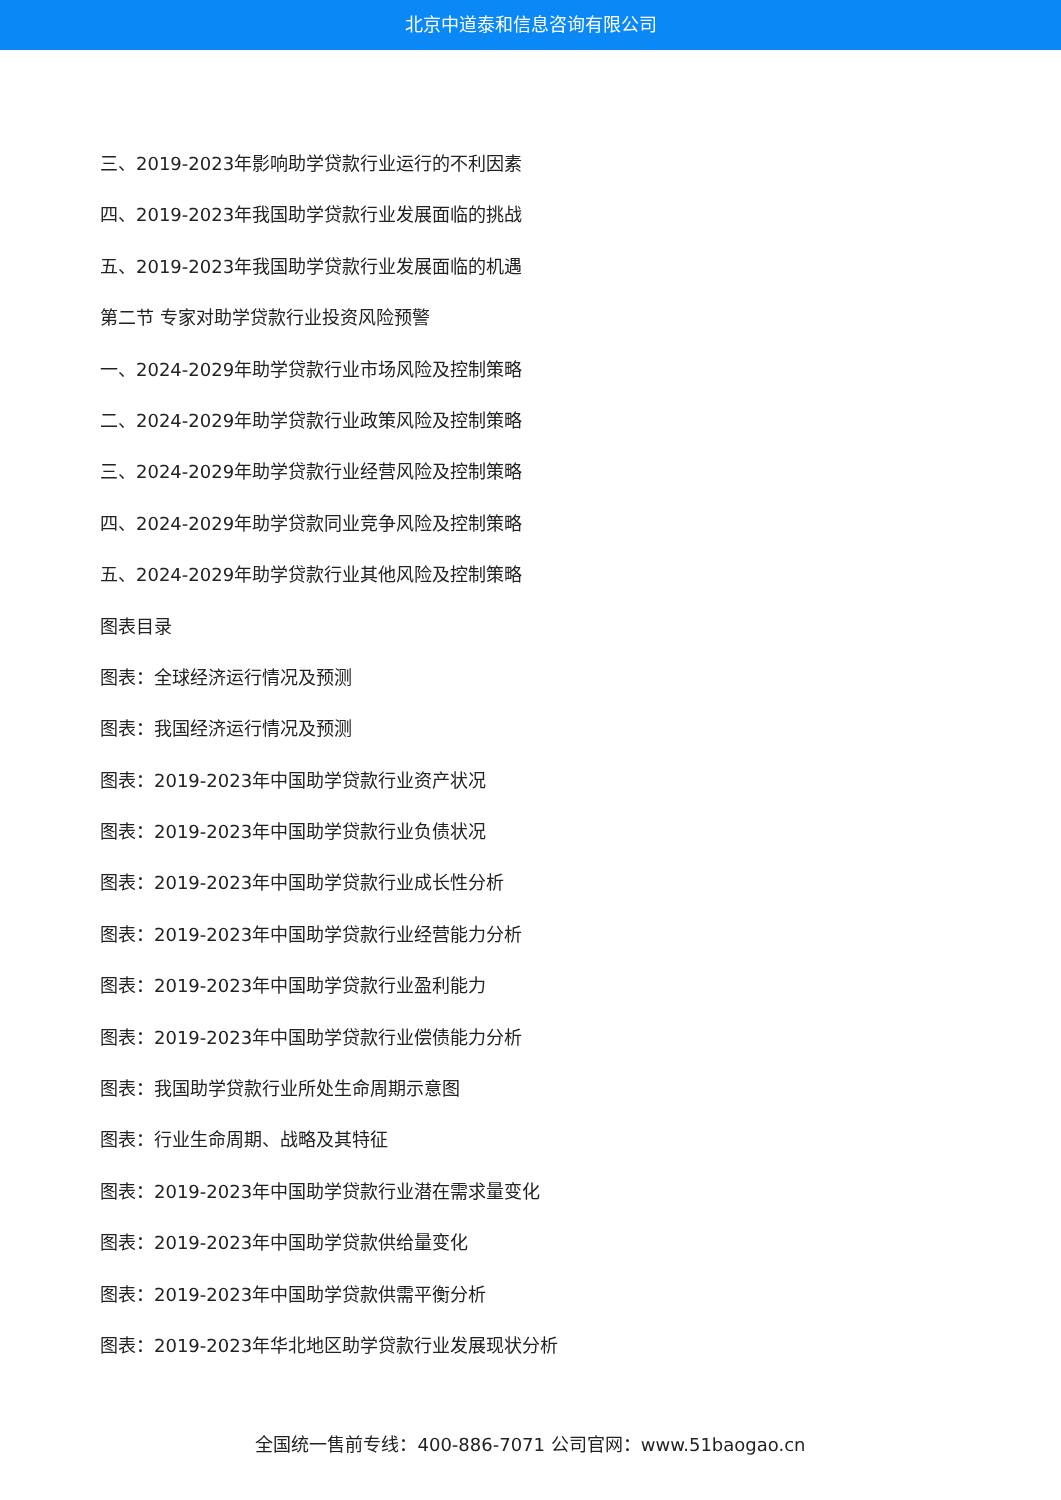北京中道泰和信息咨询有限公司
三、2019-2023年影响助学贷款行业运行的不利因素
四、2019-2023年我国助学贷款行业发展面临的挑战
五、2019-2023年我国助学贷款行业发展面临的机遇
第二节 专家对助学贷款行业投资风险预警
一、2024-2029年助学贷款行业市场风险及控制策略
二、2024-2029年助学贷款行业政策风险及控制策略
三、2024-2029年助学贷款行业经营风险及控制策略
四、2024-2029年助学贷款同业竞争风险及控制策略
五、2024-2029年助学贷款行业其他风险及控制策略
图表目录
图表：全球经济运行情况及预测
图表：我国经济运行情况及预测
图表：2019-2023年中国助学贷款行业资产状况
图表：2019-2023年中国助学贷款行业负债状况
图表：2019-2023年中国助学贷款行业成长性分析
图表：2019-2023年中国助学贷款行业经营能力分析
图表：2019-2023年中国助学贷款行业盈利能力
图表：2019-2023年中国助学贷款行业偿债能力分析
图表：我国助学贷款行业所处生命周期示意图
图表：行业生命周期、战略及其特征
图表：2019-2023年中国助学贷款行业潜在需求量变化
图表：2019-2023年中国助学贷款供给量变化
图表：2019-2023年中国助学贷款供需平衡分析
图表：2019-2023年华北地区助学贷款行业发展现状分析
全国统一售前专线：400-886-7071 公司官网：www.51baogao.cn